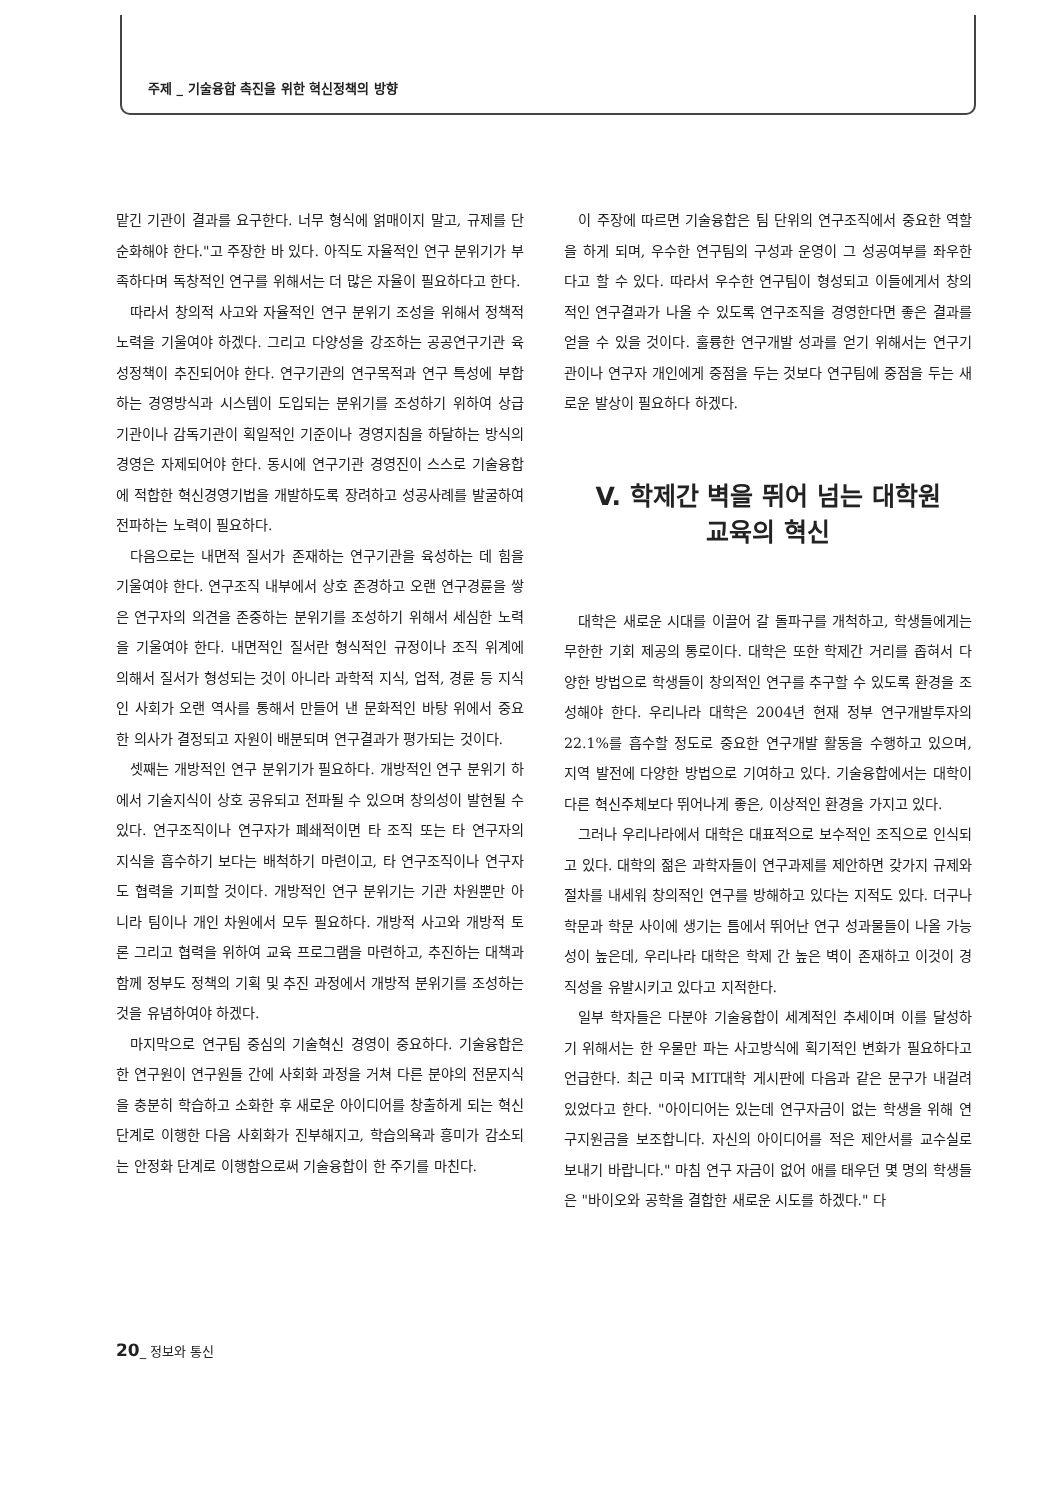주제 _ 기술융합 촉진을 위한 혁신정책의 방향
맡긴 기관이 결과를 요구한다. 너무 형식에 얽매이지 말고, 규제를 단순화해야 한다."고 주장한 바 있다. 아직도 자율적인 연구 분위기가 부족하다며 독창적인 연구를 위해서는 더 많은 자율이 필요하다고 한다.
따라서 창의적 사고와 자율적인 연구 분위기 조성을 위해서 정책적 노력을 기울여야 하겠다. 그리고 다양성을 강조하는 공공연구기관 육성정책이 추진되어야 한다. 연구기관의 연구목적과 연구 특성에 부합하는 경영방식과 시스템이 도입되는 분위기를 조성하기 위하여 상급기관이나 감독기관이 획일적인 기준이나 경영지침을 하달하는 방식의 경영은 자제되어야 한다. 동시에 연구기관 경영진이 스스로 기술융합에 적합한 혁신경영기법을 개발하도록 장려하고 성공사례를 발굴하여 전파하는 노력이 필요하다.
다음으로는 내면적 질서가 존재하는 연구기관을 육성하는 데 힘을 기울여야 한다. 연구조직 내부에서 상호 존경하고 오랜 연구경륜을 쌓은 연구자의 의견을 존중하는 분위기를 조성하기 위해서 세심한 노력을 기울여야 한다. 내면적인 질서란 형식적인 규정이나 조직 위계에 의해서 질서가 형성되는 것이 아니라 과학적 지식, 업적, 경륜 등 지식인 사회가 오랜 역사를 통해서 만들어 낸 문화적인 바탕 위에서 중요한 의사가 결정되고 자원이 배분되며 연구결과가 평가되는 것이다.
셋째는 개방적인 연구 분위기가 필요하다. 개방적인 연구 분위기 하에서 기술지식이 상호 공유되고 전파될 수 있으며 창의성이 발현될 수 있다. 연구조직이나 연구자가 폐쇄적이면 타 조직 또는 타 연구자의 지식을 흡수하기 보다는 배척하기 마련이고, 타 연구조직이나 연구자도 협력을 기피할 것이다. 개방적인 연구 분위기는 기관 차원뿐만 아니라 팀이나 개인 차원에서 모두 필요하다. 개방적 사고와 개방적 토론 그리고 협력을 위하여 교육 프로그램을 마련하고, 추진하는 대책과 함께 정부도 정책의 기획 및 추진 과정에서 개방적 분위기를 조성하는 것을 유념하여야 하겠다.
마지막으로 연구팀 중심의 기술혁신 경영이 중요하다. 기술융합은 한 연구원이 연구원들 간에 사회화 과정을 거쳐 다른 분야의 전문지식을 충분히 학습하고 소화한 후 새로운 아이디어를 창출하게 되는 혁신단계로 이행한 다음 사회화가 진부해지고, 학습의욕과 흥미가 감소되는 안정화 단계로 이행함으로써 기술융합이 한 주기를 마친다.
이 주장에 따르면 기술융합은 팀 단위의 연구조직에서 중요한 역할을 하게 되며, 우수한 연구팀의 구성과 운영이 그 성공여부를 좌우한다고 할 수 있다. 따라서 우수한 연구팀이 형성되고 이들에게서 창의적인 연구결과가 나올 수 있도록 연구조직을 경영한다면 좋은 결과를 얻을 수 있을 것이다. 훌륭한 연구개발 성과를 얻기 위해서는 연구기관이나 연구자 개인에게 중점을 두는 것보다 연구팀에 중점을 두는 새로운 발상이 필요하다 하겠다.
V. 학제간 벽을 뛰어 넘는 대학원
교육의 혁신
대학은 새로운 시대를 이끌어 갈 돌파구를 개척하고, 학생들에게는 무한한 기회 제공의 통로이다. 대학은 또한 학제간 거리를 좁혀서 다양한 방법으로 학생들이 창의적인 연구를 추구할 수 있도록 환경을 조성해야 한다. 우리나라 대학은 2004년 현재 정부 연구개발투자의 22.1%를 흡수할 정도로 중요한 연구개발 활동을 수행하고 있으며, 지역 발전에 다양한 방법으로 기여하고 있다. 기술융합에서는 대학이 다른 혁신주체보다 뛰어나게 좋은, 이상적인 환경을 가지고 있다.
그러나 우리나라에서 대학은 대표적으로 보수적인 조직으로 인식되고 있다. 대학의 젊은 과학자들이 연구과제를 제안하면 갖가지 규제와 절차를 내세워 창의적인 연구를 방해하고 있다는 지적도 있다. 더구나 학문과 학문 사이에 생기는 틈에서 뛰어난 연구 성과물들이 나올 가능성이 높은데, 우리나라 대학은 학제 간 높은 벽이 존재하고 이것이 경직성을 유발시키고 있다고 지적한다.
일부 학자들은 다분야 기술융합이 세계적인 추세이며 이를 달성하기 위해서는 한 우물만 파는 사고방식에 획기적인 변화가 필요하다고 언급한다. 최근 미국 MIT대학 게시판에 다음과 같은 문구가 내걸려 있었다고 한다. "아이디어는 있는데 연구자금이 없는 학생을 위해 연구지원금을 보조합니다. 자신의 아이디어를 적은 제안서를 교수실로 보내기 바랍니다." 마침 연구 자금이 없어 애를 태우던 몇 명의 학생들은 "바이오와 공학을 결합한 새로운 시도를 하겠다." 다
20_ 정보와 통신